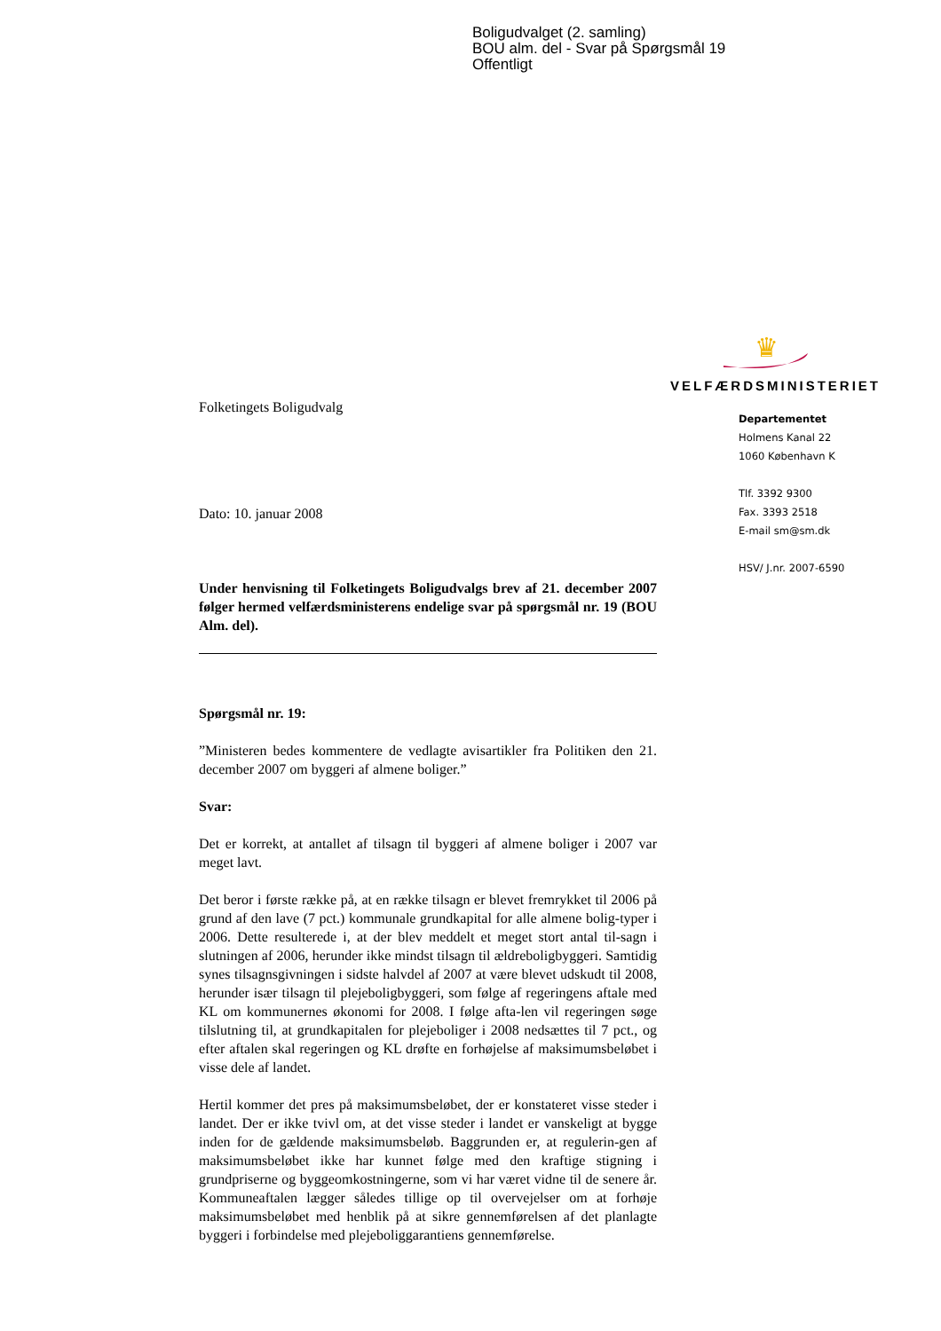Boligudvalget (2. samling)
BOU alm. del - Svar på Spørgsmål 19
Offentligt
♛
VELFÆRDSMINISTERIET
Departementet
Holmens Kanal 22
1060 København K
Tlf. 3392 9300
Fax. 3393 2518
E-mail sm@sm.dk
HSV/ J.nr. 2007-6590
Folketingets Boligudvalg
Dato: 10. januar 2008
Under henvisning til Folketingets Boligudvalgs brev af 21. december 2007 følger hermed velfærdsministerens endelige svar på spørgsmål nr. 19 (BOU Alm. del).
Spørgsmål nr. 19:
”Ministeren bedes kommentere de vedlagte avisartikler fra Politiken den 21. december 2007 om byggeri af almene boliger.”
Svar:
Det er korrekt, at antallet af tilsagn til byggeri af almene boliger i 2007 var meget lavt.
Det beror i første række på, at en række tilsagn er blevet fremrykket til 2006 på grund af den lave (7 pct.) kommunale grundkapital for alle almene bolig-typer i 2006. Dette resulterede i, at der blev meddelt et meget stort antal til-sagn i slutningen af 2006, herunder ikke mindst tilsagn til ældreboligbyggeri. Samtidig synes tilsagnsgivningen i sidste halvdel af 2007 at være blevet udskudt til 2008, herunder især tilsagn til plejeboligbyggeri, som følge af regeringens aftale med KL om kommunernes økonomi for 2008. I følge afta-len vil regeringen søge tilslutning til, at grundkapitalen for plejeboliger i 2008 nedsættes til 7 pct., og efter aftalen skal regeringen og KL drøfte en forhøjelse af maksimumsbeløbet i visse dele af landet.
Hertil kommer det pres på maksimumsbeløbet, der er konstateret visse steder i landet. Der er ikke tvivl om, at det visse steder i landet er vanskeligt at bygge inden for de gældende maksimumsbeløb. Baggrunden er, at regulerin-gen af maksimumsbeløbet ikke har kunnet følge med den kraftige stigning i grundpriserne og byggeomkostningerne, som vi har været vidne til de senere år. Kommuneaftalen lægger således tillige op til overvejelser om at forhøje maksimumsbeløbet med henblik på at sikre gennemførelsen af det planlagte byggeri i forbindelse med plejeboliggarantiens gennemførelse.